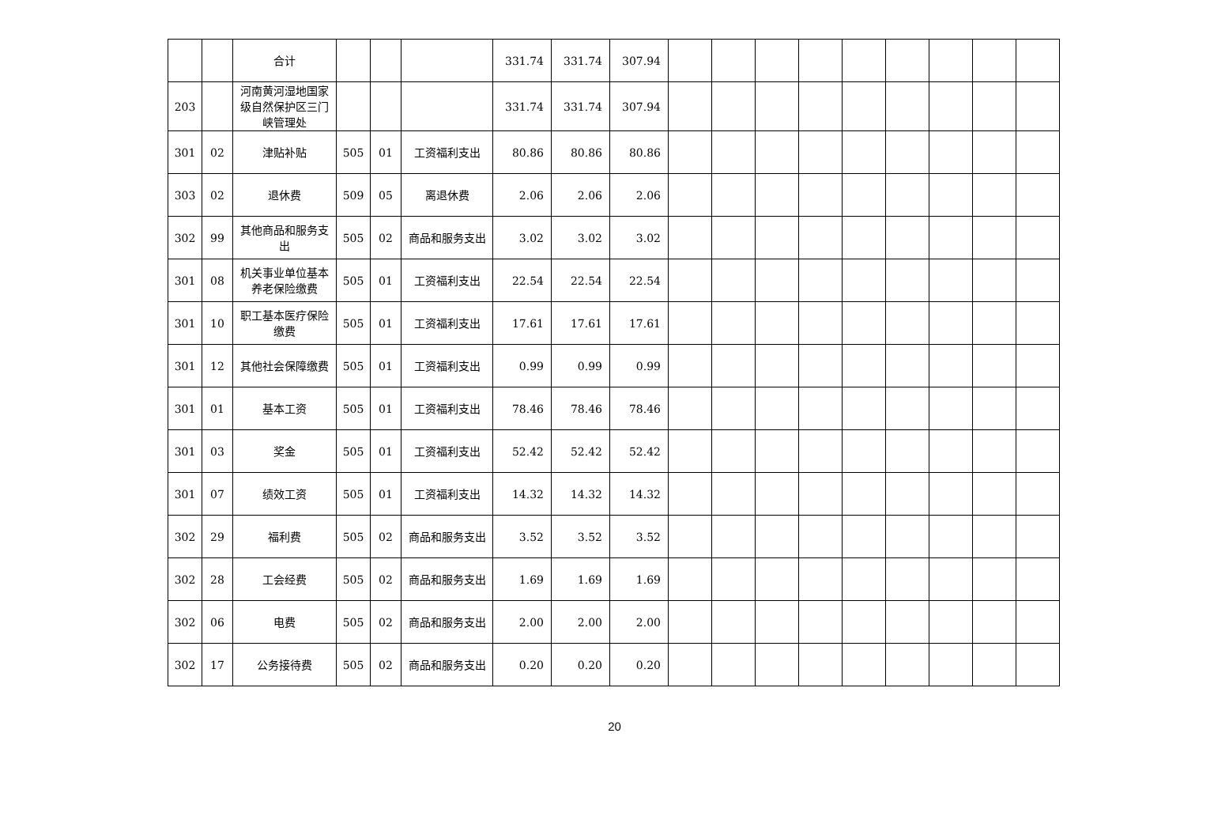| | | 合计 | | | | 331.74 | 331.74 | 307.94 | | | | | | | | | |
| 203 | | 河南黄河湿地国家级自然保护区三门峡管理处 | | | | 331.74 | 331.74 | 307.94 | | | | | | | | | |
| 301 | 02 | 津贴补贴 | 505 | 01 | 工资福利支出 | 80.86 | 80.86 | 80.86 | | | | | | | | | |
| 303 | 02 | 退休费 | 509 | 05 | 离退休费 | 2.06 | 2.06 | 2.06 | | | | | | | | | |
| 302 | 99 | 其他商品和服务支出 | 505 | 02 | 商品和服务支出 | 3.02 | 3.02 | 3.02 | | | | | | | | | |
| 301 | 08 | 机关事业单位基本养老保险缴费 | 505 | 01 | 工资福利支出 | 22.54 | 22.54 | 22.54 | | | | | | | | | |
| 301 | 10 | 职工基本医疗保险缴费 | 505 | 01 | 工资福利支出 | 17.61 | 17.61 | 17.61 | | | | | | | | | |
| 301 | 12 | 其他社会保障缴费 | 505 | 01 | 工资福利支出 | 0.99 | 0.99 | 0.99 | | | | | | | | | |
| 301 | 01 | 基本工资 | 505 | 01 | 工资福利支出 | 78.46 | 78.46 | 78.46 | | | | | | | | | |
| 301 | 03 | 奖金 | 505 | 01 | 工资福利支出 | 52.42 | 52.42 | 52.42 | | | | | | | | | |
| 301 | 07 | 绩效工资 | 505 | 01 | 工资福利支出 | 14.32 | 14.32 | 14.32 | | | | | | | | | |
| 302 | 29 | 福利费 | 505 | 02 | 商品和服务支出 | 3.52 | 3.52 | 3.52 | | | | | | | | | |
| 302 | 28 | 工会经费 | 505 | 02 | 商品和服务支出 | 1.69 | 1.69 | 1.69 | | | | | | | | | |
| 302 | 06 | 电费 | 505 | 02 | 商品和服务支出 | 2.00 | 2.00 | 2.00 | | | | | | | | | |
| 302 | 17 | 公务接待费 | 505 | 02 | 商品和服务支出 | 0.20 | 0.20 | 0.20 | | | | | | | | | |
20